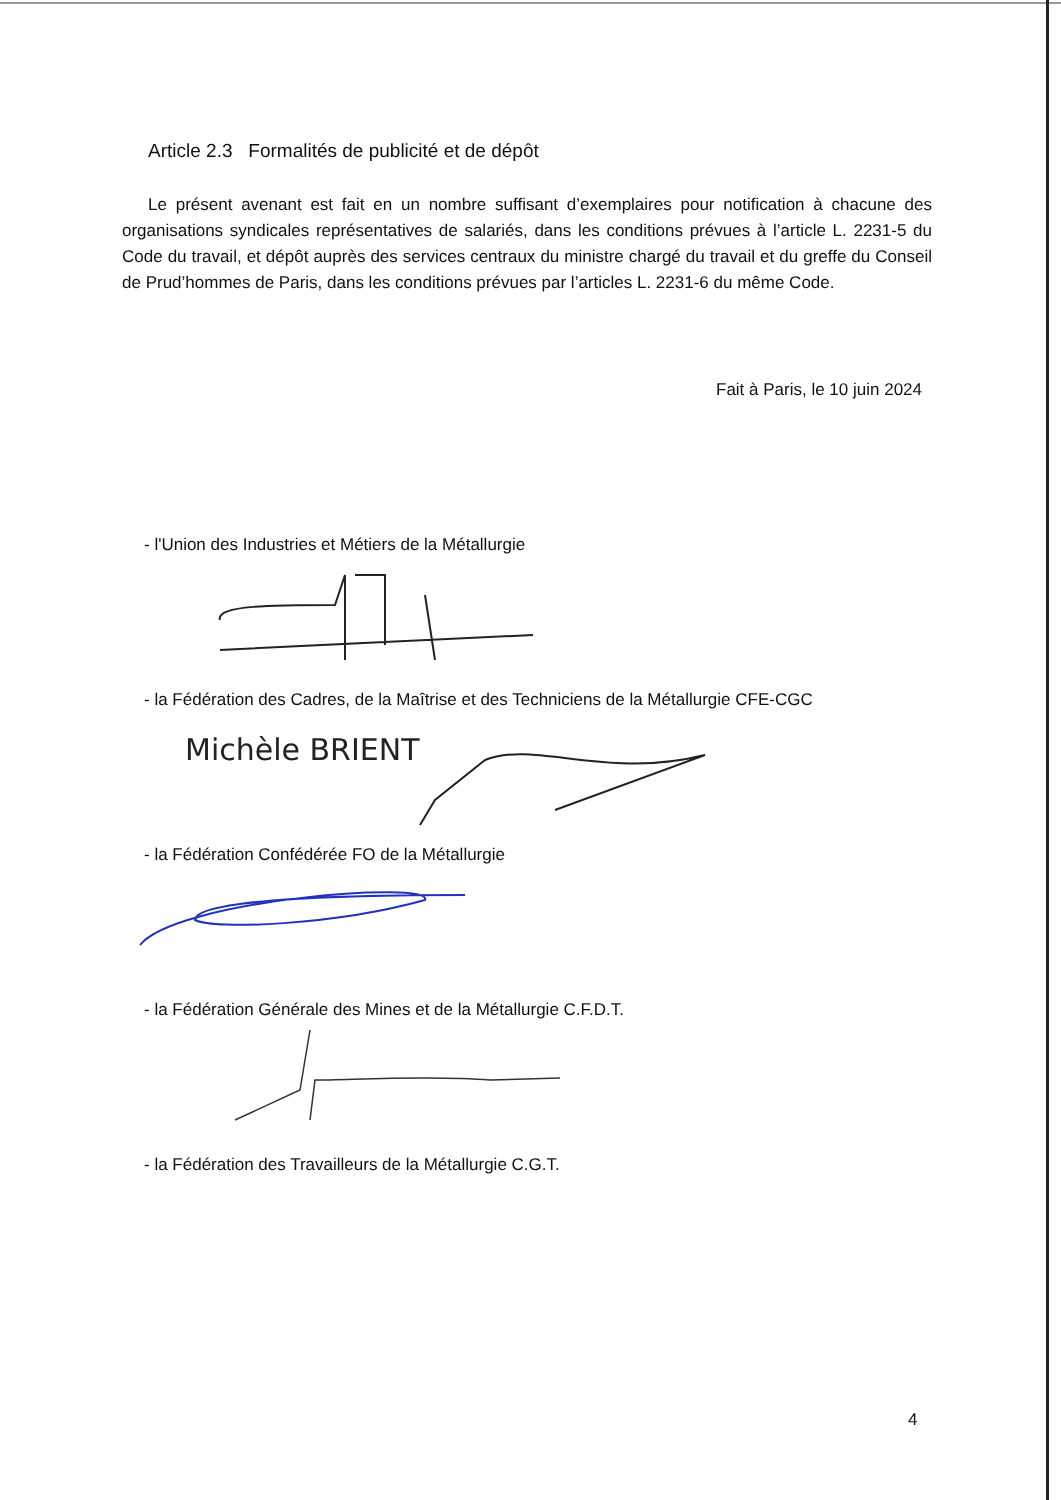Article 2.3 Formalités de publicité et de dépôt
Le présent avenant est fait en un nombre suffisant d’exemplaires pour notification à chacune des organisations syndicales représentatives de salariés, dans les conditions prévues à l’article L. 2231-5 du Code du travail, et dépôt auprès des services centraux du ministre chargé du travail et du greffe du Conseil de Prud’hommes de Paris, dans les conditions prévues par l’articles L. 2231-6 du même Code.
Fait à Paris, le 10 juin 2024
- l'Union des Industries et Métiers de la Métallurgie
- la Fédération des Cadres, de la Maîtrise et des Techniciens de la Métallurgie CFE-CGC
Michèle BRIENT
- la Fédération Confédérée FO de la Métallurgie
- la Fédération Générale des Mines et de la Métallurgie C.F.D.T.
- la Fédération des Travailleurs de la Métallurgie C.G.T.
4